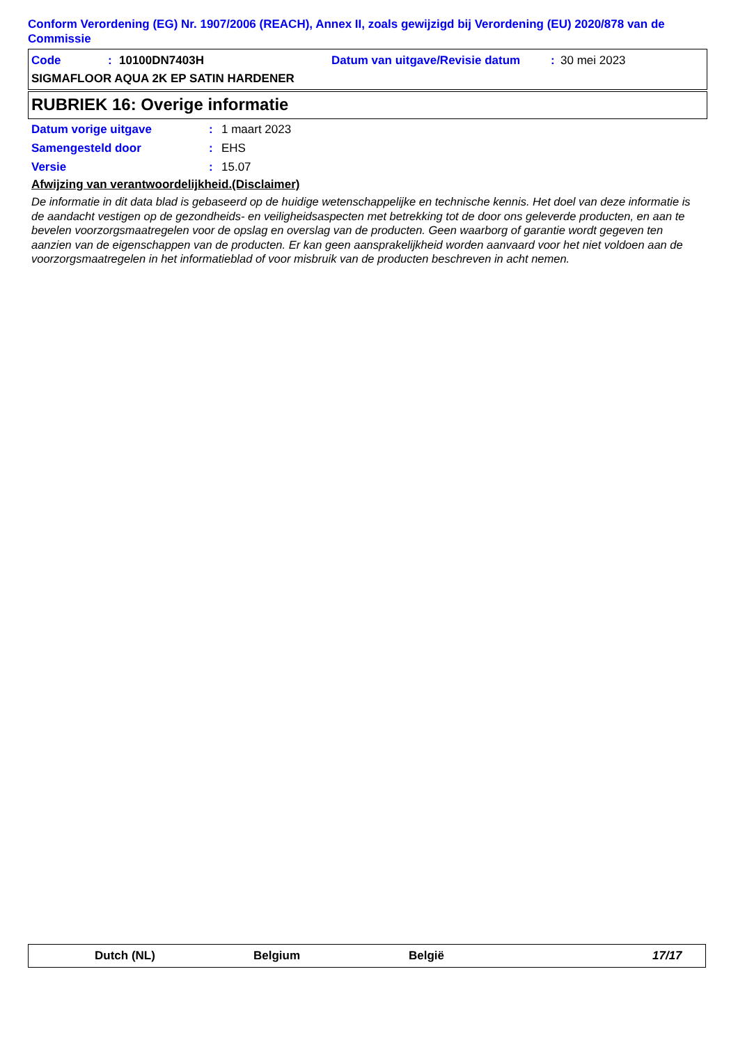Conform Verordening (EG) Nr. 1907/2006 (REACH), Annex II, zoals gewijzigd bij Verordening (EU) 2020/878 van de Commissie
Code: 10100DN7403H Datum van uitgave/Revisie datum: 30 mei 2023
SIGMAFLOOR AQUA 2K EP SATIN HARDENER
RUBRIEK 16: Overige informatie
Datum vorige uitgave: 1 maart 2023
Samengesteld door: EHS
Versie: 15.07
Afwijzing van verantwoordelijkheid.(Disclaimer)
De informatie in dit data blad is gebaseerd op de huidige wetenschappelijke en technische kennis. Het doel van deze informatie is de aandacht vestigen op de gezondheids- en veiligheidsaspecten met betrekking tot de door ons geleverde producten, en aan te bevelen voorzorgsmaatregelen voor de opslag en overslag van de producten. Geen waarborg of garantie wordt gegeven ten aanzien van de eigenschappen van de producten. Er kan geen aansprakelijkheid worden aanvaard voor het niet voldoen aan de voorzorgsmaatregelen in het informatieblad of voor misbruik van de producten beschreven in acht nemen.
Dutch (NL) Belgium België 17/17